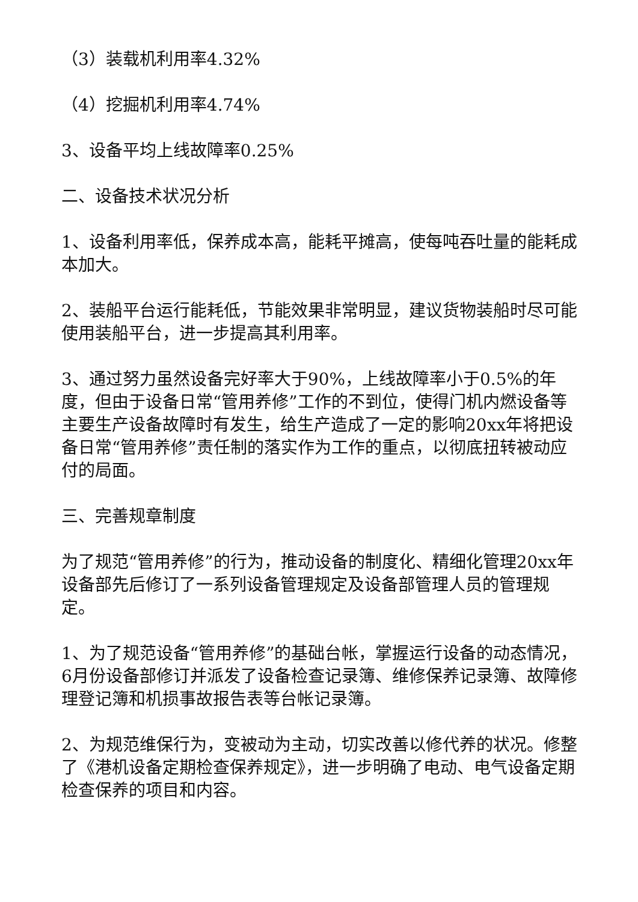（3）装载机利用率4.32%
（4）挖掘机利用率4.74%
3、设备平均上线故障率0.25%
二、设备技术状况分析
1、设备利用率低，保养成本高，能耗平摊高，使每吨吞吐量的能耗成本加大。
2、装船平台运行能耗低，节能效果非常明显，建议货物装船时尽可能使用装船平台，进一步提高其利用率。
3、通过努力虽然设备完好率大于90%，上线故障率小于0.5%的年度，但由于设备日常“管用养修”工作的不到位，使得门机内燃设备等主要生产设备故障时有发生，给生产造成了一定的影响20xx年将把设备日常“管用养修”责任制的落实作为工作的重点，以彻底扭转被动应付的局面。
三、完善规章制度
为了规范“管用养修”的行为，推动设备的制度化、精细化管理20xx年设备部先后修订了一系列设备管理规定及设备部管理人员的管理规定。
1、为了规范设备“管用养修”的基础台帐，掌握运行设备的动态情况，6月份设备部修订并派发了设备检查记录簿、维修保养记录簿、故障修理登记簿和机损事故报告表等台帐记录簿。
2、为规范维保行为，变被动为主动，切实改善以修代养的状况。修整了《港机设备定期检查保养规定》，进一步明确了电动、电气设备定期检查保养的项目和内容。